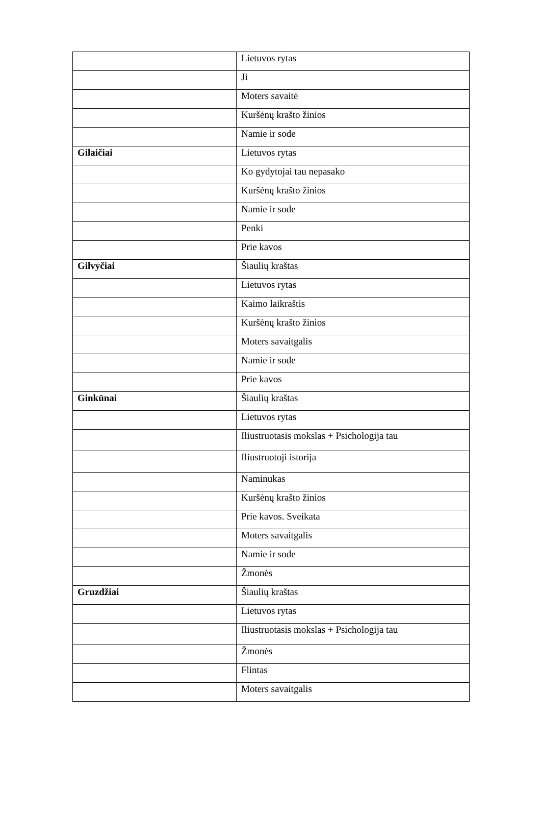| | Lietuvos rytas |
| | Ji |
| | Moters savaitė |
| | Kuršėnų krašto žinios |
| | Namie ir sode |
| Gilaičiai | Lietuvos rytas |
| | Ko gydytojai tau nepasako |
| | Kuršėnų krašto žinios |
| | Namie ir sode |
| | Penki |
| | Prie kavos |
| Gilvyčiai | Šiaulių kraštas |
| | Lietuvos rytas |
| | Kaimo laikraštis |
| | Kuršėnų krašto žinios |
| | Moters savaitgalis |
| | Namie ir sode |
| | Prie kavos |
| Ginkūnai | Šiaulių kraštas |
| | Lietuvos rytas |
| | Iliustruotasis mokslas + Psichologija tau |
| | Iliustruotoji istorija |
| | Naminukas |
| | Kuršėnų krašto žinios |
| | Prie kavos. Sveikata |
| | Moters savaitgalis |
| | Namie ir sode |
| | Žmonės |
| Gruzdžiai | Šiaulių kraštas |
| | Lietuvos rytas |
| | Iliustruotasis mokslas + Psichologija tau |
| | Žmonės |
| | Flintas |
| | Moters savaitgalis |